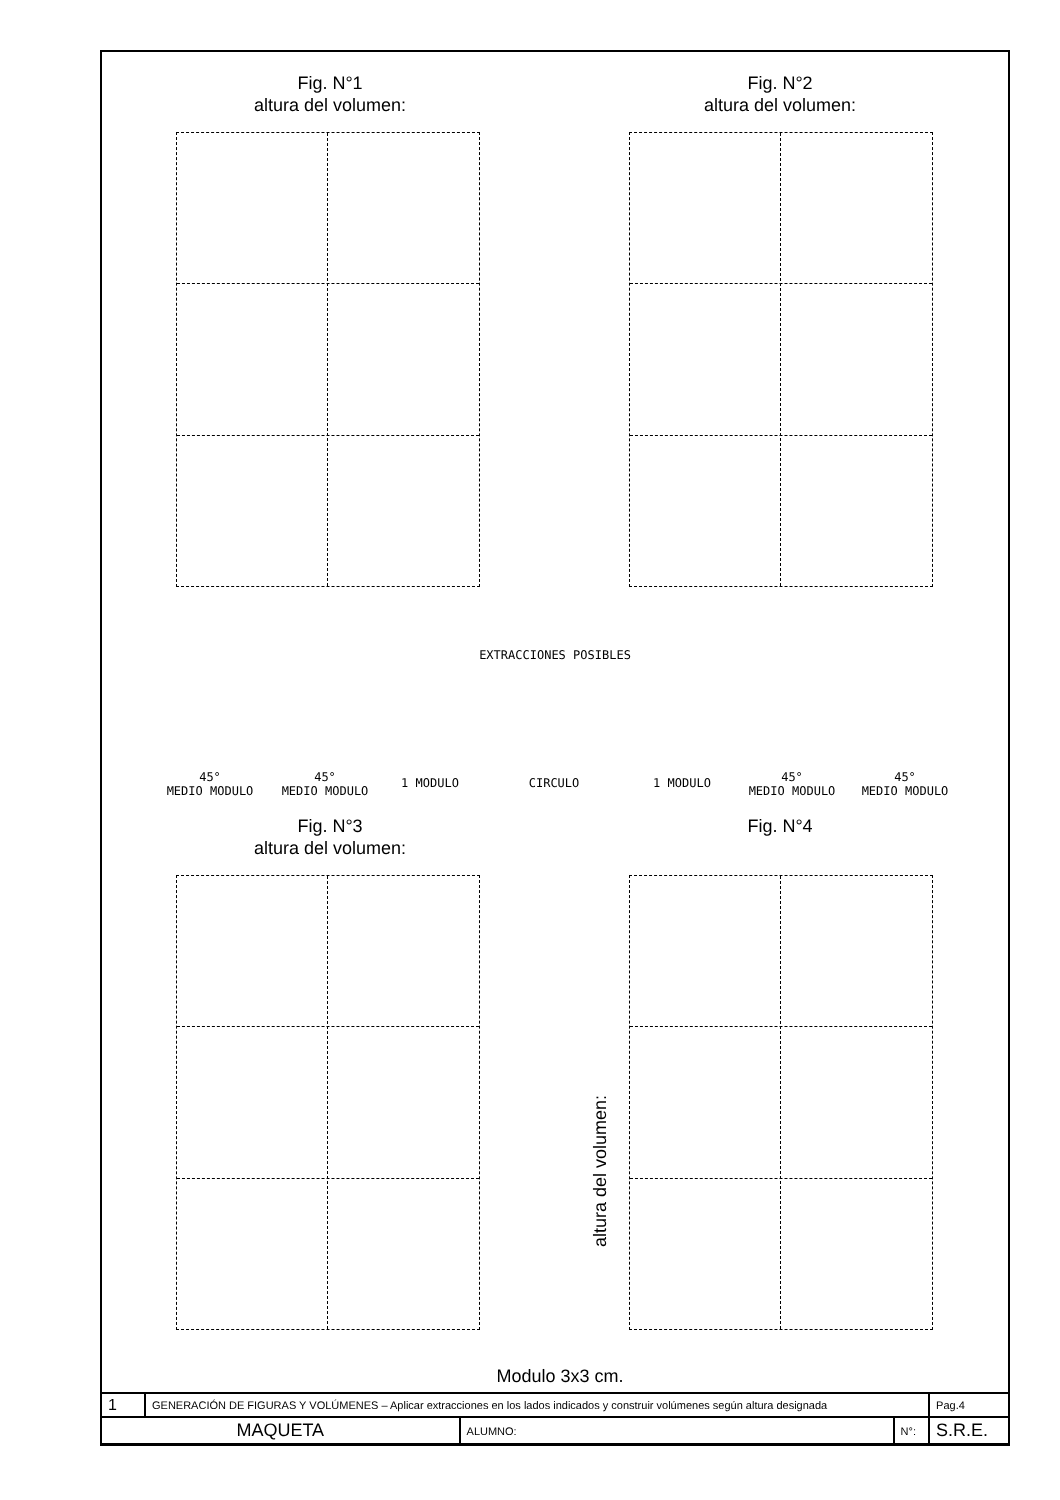Fig. N°1
altura del volumen:
Fig. N°2
altura del volumen:
EXTRACCIONES POSIBLES
45°
MEDIO MODULO
45°
MEDIO MODULO
1 MODULO CIRCULO 1 MODULO
45°
MEDIO MODULO
45°
MEDIO MODULO
Fig. N°3
altura del volumen:
Fig. N°4
altura del volumen:
Modulo 3x3 cm.
| 1 | GENERACIÓN DE FIGURAS Y VOLÚMENES – Aplicar extracciones en los lados indicados y construir volúmenes según altura designada | | | Pag.4 |
| MAQUETA | | ALUMNO: | N°: | S.R.E. |